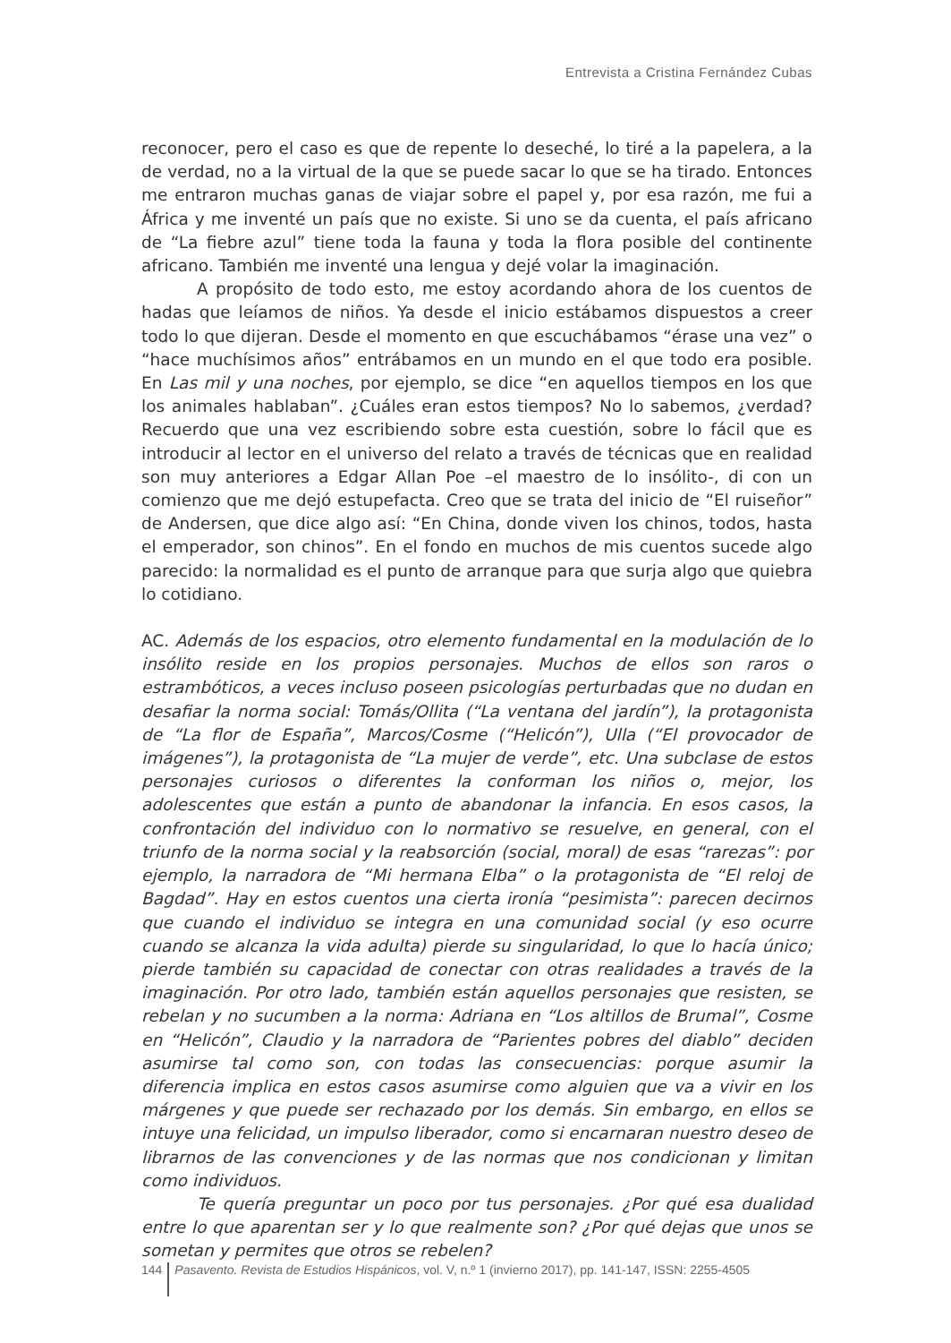Entrevista a Cristina Fernández Cubas
reconocer, pero el caso es que de repente lo deseché, lo tiré a la papelera, a la de verdad, no a la virtual de la que se puede sacar lo que se ha tirado. Entonces me entraron muchas ganas de viajar sobre el papel y, por esa razón, me fui a África y me inventé un país que no existe. Si uno se da cuenta, el país africano de “La fiebre azul” tiene toda la fauna y toda la flora posible del continente africano. También me inventé una lengua y dejé volar la imaginación.
A propósito de todo esto, me estoy acordando ahora de los cuentos de hadas que leíamos de niños. Ya desde el inicio estábamos dispuestos a creer todo lo que dijeran. Desde el momento en que escuchábamos “érase una vez” o “hace muchísimos años” entrábamos en un mundo en el que todo era posible. En Las mil y una noches, por ejemplo, se dice “en aquellos tiempos en los que los animales hablaban”. ¿Cuáles eran estos tiempos? No lo sabemos, ¿verdad? Recuerdo que una vez escribiendo sobre esta cuestión, sobre lo fácil que es introducir al lector en el universo del relato a través de técnicas que en realidad son muy anteriores a Edgar Allan Poe –el maestro de lo insólito-, di con un comienzo que me dejó estupefacta. Creo que se trata del inicio de “El ruiseñor” de Andersen, que dice algo así: “En China, donde viven los chinos, todos, hasta el emperador, son chinos”. En el fondo en muchos de mis cuentos sucede algo parecido: la normalidad es el punto de arranque para que surja algo que quiebra lo cotidiano.
AC. Además de los espacios, otro elemento fundamental en la modulación de lo insólito reside en los propios personajes. Muchos de ellos son raros o estrambóticos, a veces incluso poseen psicologías perturbadas que no dudan en desafiar la norma social: Tomás/Ollita (“La ventana del jardín”), la protagonista de “La flor de España”, Marcos/Cosme (“Helicón”), Ulla (“El provocador de imágenes”), la protagonista de “La mujer de verde”, etc. Una subclase de estos personajes curiosos o diferentes la conforman los niños o, mejor, los adolescentes que están a punto de abandonar la infancia. En esos casos, la confrontación del individuo con lo normativo se resuelve, en general, con el triunfo de la norma social y la reabsorción (social, moral) de esas “rarezas”: por ejemplo, la narradora de “Mi hermana Elba” o la protagonista de “El reloj de Bagdad”. Hay en estos cuentos una cierta ironía “pesimista”: parecen decirnos que cuando el individuo se integra en una comunidad social (y eso ocurre cuando se alcanza la vida adulta) pierde su singularidad, lo que lo hacía único; pierde también su capacidad de conectar con otras realidades a través de la imaginación. Por otro lado, también están aquellos personajes que resisten, se rebelan y no sucumben a la norma: Adriana en “Los altillos de Brumal”, Cosme en “Helicón”, Claudio y la narradora de “Parientes pobres del diablo” deciden asumirse tal como son, con todas las consecuencias: porque asumir la diferencia implica en estos casos asumirse como alguien que va a vivir en los márgenes y que puede ser rechazado por los demás. Sin embargo, en ellos se intuye una felicidad, un impulso liberador, como si encarnaran nuestro deseo de librarnos de las convenciones y de las normas que nos condicionan y limitan como individuos.
Te quería preguntar un poco por tus personajes. ¿Por qué esa dualidad entre lo que aparentan ser y lo que realmente son? ¿Por qué dejas que unos se sometan y permites que otros se rebelen?
144 Pasavento. Revista de Estudios Hispánicos, vol. V, n.º 1 (invierno 2017), pp. 141-147, ISSN: 2255-4505